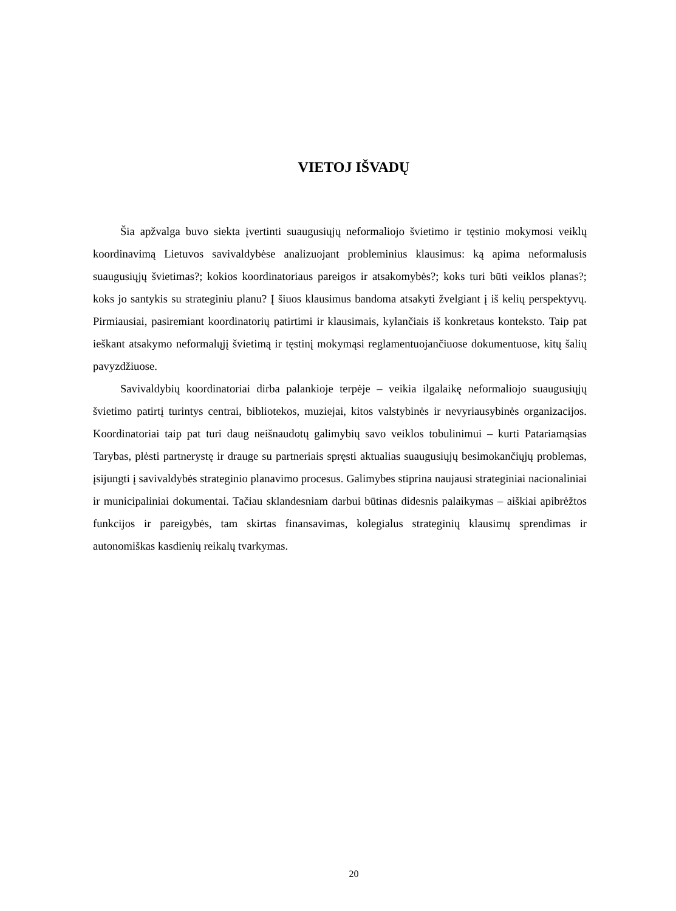VIETOJ IŠVADŲ
Šia apžvalga buvo siekta įvertinti suaugusiųjų neformaliojo švietimo ir tęstinio mokymosi veiklų koordinavimą Lietuvos savivaldybėse analizuojant probleminius klausimus: ką apima neformalusis suaugusiųjų švietimas?; kokios koordinatoriaus pareigos ir atsakomybės?; koks turi būti veiklos planas?; koks jo santykis su strateginiu planu? Į šiuos klausimus bandoma atsakyti žvelgiant į iš kelių perspektyvų. Pirmiausiai, pasiremiant koordinatorių patirtimi ir klausimais, kylančiais iš konkretaus konteksto. Taip pat ieškant atsakymo neformalųjį švietimą ir tęstinį mokymąsi reglamentuojančiuose dokumentuose, kitų šalių pavyzdžiuose.
Savivaldybių koordinatoriai dirba palankioje terpėje – veikia ilgalaikę neformaliojo suaugusiųjų švietimo patirtį turintys centrai, bibliotekos, muziejai, kitos valstybinės ir nevyriausybinės organizacijos. Koordinatoriai taip pat turi daug neišnaudotų galimybių savo veiklos tobulinimui – kurti Patariamąsias Tarybas, plėsti partnerystę ir drauge su partneriais spręsti aktualias suaugusiųjų besimokančiųjų problemas, įsijungti į savivaldybės strateginio planavimo procesus. Galimybes stiprina naujausi strateginiai nacionaliniai ir municipaliniai dokumentai. Tačiau sklandesniam darbui būtinas didesnis palaikymas – aiškiai apibrėžtos funkcijos ir pareigybės, tam skirtas finansavimas, kolegialus strateginių klausimų sprendimas ir autonomiškas kasdienių reikalų tvarkymas.
20